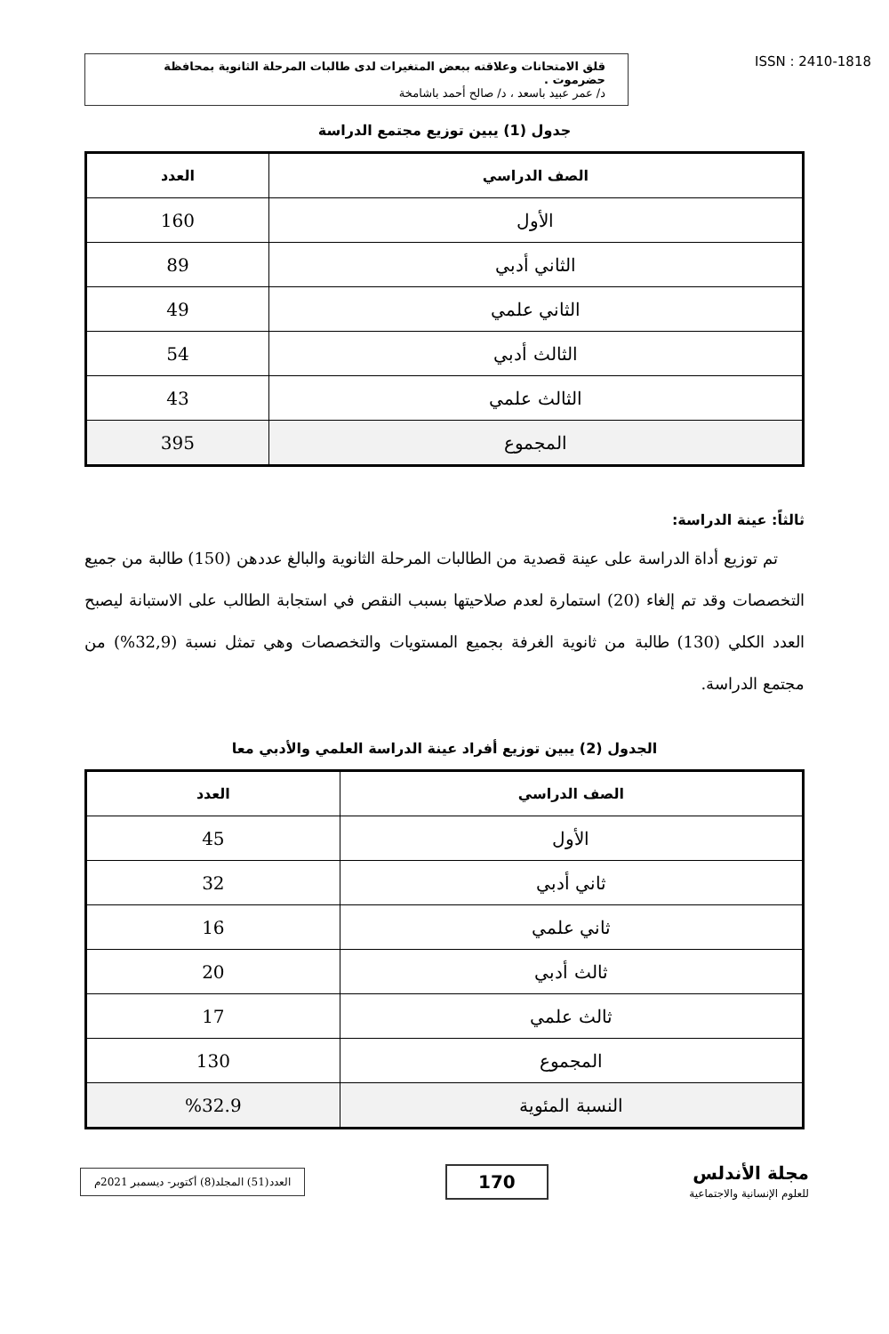قلق الامتحانات وعلاقته ببعض المتغيرات لدى طالبات المرحلة الثانوية بمحافظة حضرموت .
د/ عمر عبيد باسعد ، د/ صالح أحمد باشامخة
ISSN : 2410-1818
جدول (1) يبين توزيع مجتمع الدراسة
| الصف الدراسي | العدد |
| --- | --- |
| الأول | 160 |
| الثاني أدبي | 89 |
| الثاني علمي | 49 |
| الثالث أدبي | 54 |
| الثالث علمي | 43 |
| المجموع | 395 |
ثالثاً: عينة الدراسة:
تم توزيع أداة الدراسة على عينة قصدية من الطالبات المرحلة الثانوية والبالغ عددهن (150) طالبة من جميع التخصصات وقد تم إلغاء (20) استمارة لعدم صلاحيتها بسبب النقص في استجابة الطالب على الاستبانة ليصبح العدد الكلي (130) طالبة من ثانوية الغرفة بجميع المستويات والتخصصات وهي تمثل نسبة (32,9%) من مجتمع الدراسة.
الجدول (2) يبين توزيع أفراد عينة الدراسة العلمي والأدبي معا
| الصف الدراسي | العدد |
| --- | --- |
| الأول | 45 |
| ثاني أدبي | 32 |
| ثاني علمي | 16 |
| ثالث أدبي | 20 |
| ثالث علمي | 17 |
| المجموع | 130 |
| النسبة المئوية | %32.9 |
العدد(51) المجلد(8) أكتوبر- ديسمبر 2021م
170
مجلة الأندلس
للعلوم الإنسانية والاجتماعية